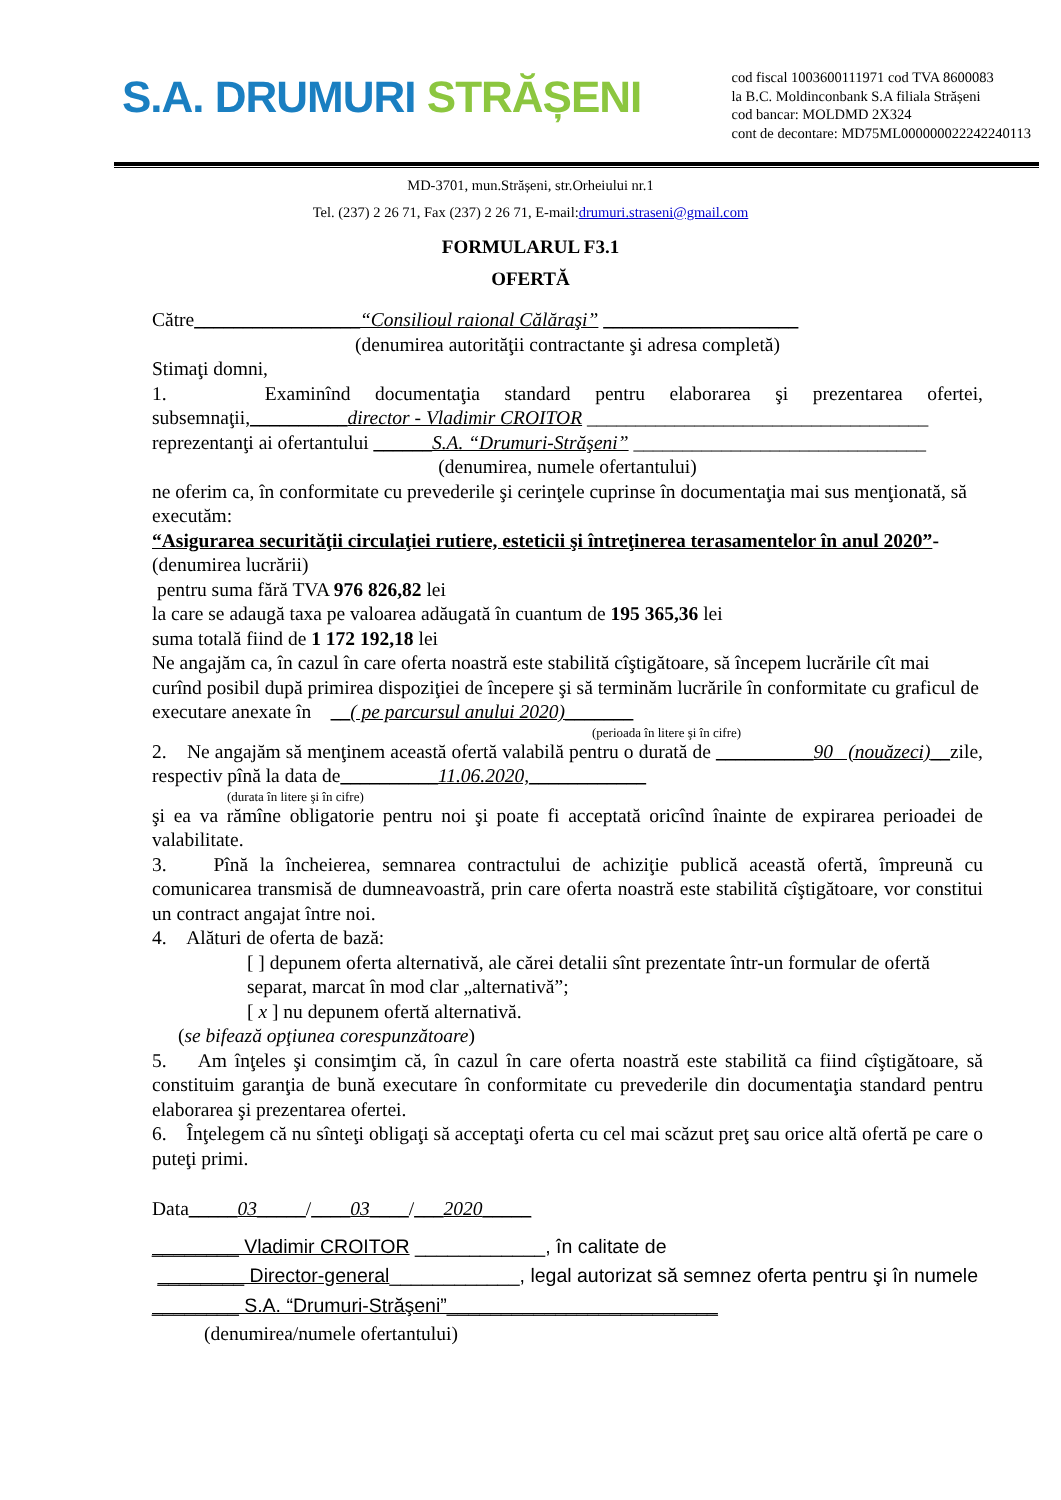S.A. DRUMURI STRĂȘENI
cod fiscal 1003600111971 cod TVA 8600083
la B.C. Moldinconbank S.A filiala Strășeni
cod bancar: MOLDMD 2X324
cont de decontare: MD75ML000000022242240113
MD-3701, mun.Strășeni, str.Orheiului nr.1
Tel. (237) 2 26 71, Fax (237) 2 26 71, E-mail:drumuri.straseni@gmail.com
FORMULARUL F3.1
OFERTĂ
Către_________________“Consilioul raional Călăraşi” ____________________
(denumirea autorităţii contractante şi adresa completă)
Stimaţi domni,
1. Examinînd documentaţia standard pentru elaborarea şi prezentarea ofertei, subsemnaţii,__________director - Vladimir CROITOR ___________________________________
reprezentanţi ai ofertantului ______S.A. “Drumuri-Străşeni” ______________________________
(denumirea, numele ofertantului)
ne oferim ca, în conformitate cu prevederile şi cerinţele cuprinse în documentaţia mai sus menţionată, să executăm:
“Asigurarea securităţii circulaţiei rutiere, esteticii şi întreţinerea terasamentelor în anul 2020”- (denumirea lucrării)
pentru suma fără TVA 976 826,82 lei
la care se adaugă taxa pe valoarea adăugată în cuantum de 195 365,36 lei
suma totală fiind de 1 172 192,18 lei
Ne angajăm ca, în cazul în care oferta noastră este stabilită cîştigătoare, să începem lucrările cît mai curînd posibil după primirea dispoziţiei de începere şi să terminăm lucrările în conformitate cu graficul de executare anexate în __( pe parcursul anului 2020)_______
(perioada în litere şi în cifre)
2. Ne angajăm să menţinem această ofertă valabilă pentru o durată de __________90 (nouăzeci)__zile, respectiv pînă la data de__________11.06.2020,____________
(durata în litere şi în cifre)
şi ea va rămîne obligatorie pentru noi şi poate fi acceptată oricînd înainte de expirarea perioadei de valabilitate.
3. Pînă la încheierea, semnarea contractului de achiziţie publică această ofertă, împreună cu comunicarea transmisă de dumneavoastră, prin care oferta noastră este stabilită cîştigătoare, vor constitui un contract angajat între noi.
4. Alături de oferta de bază:
[ ] depunem oferta alternativă, ale cărei detalii sînt prezentate într-un formular de ofertă separat, marcat în mod clar „alternativă”;
[ x ] nu depunem ofertă alternativă.
(se bifează opţiunea corespunzătoare)
5. Am înţeles şi consimţim că, în cazul în care oferta noastră este stabilită ca fiind cîştigătoare, să constituim garanţia de bună executare în conformitate cu prevederile din documentaţia standard pentru elaborarea şi prezentarea ofertei.
6. Înţelegem că nu sînteţi obligaţi să acceptaţi oferta cu cel mai scăzut preţ sau orice altă ofertă pe care o puteţi primi.
Data_____03_____/____03____/___2020_____
________ Vladimir CROITOR ____________, în calitate de
________ Director-general____________, legal autorizat să semnez oferta pentru şi în numele
________ S.A. “Drumuri-Străşeni”_________________________
(denumirea/numele ofertantului)